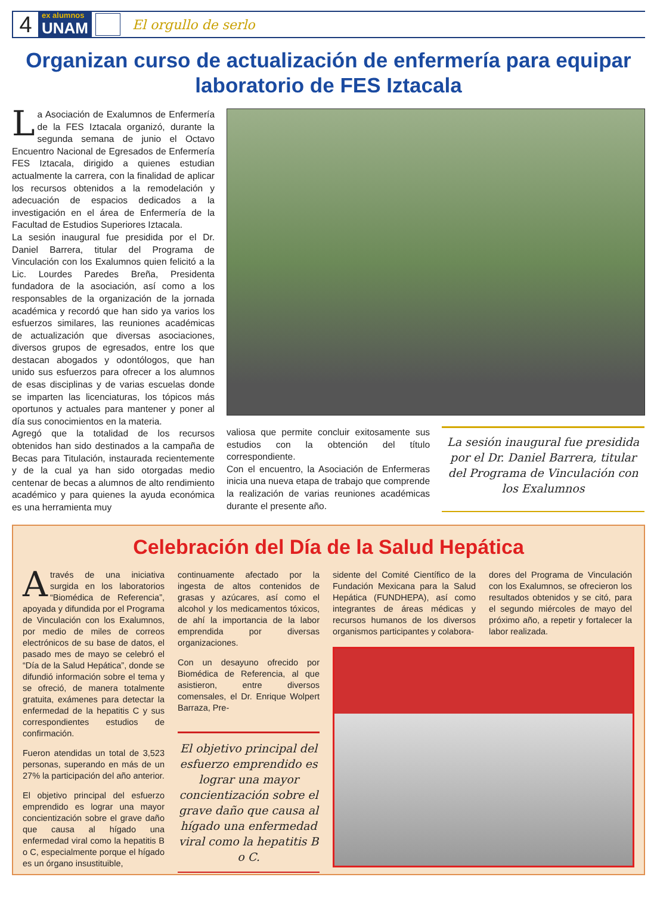4
ex alumnos
UNAM
El orgullo de serlo
Organizan curso de actualización de enfermería para equipar laboratorio de FES Iztacala
La Asociación de Exalumnos de Enfermería de la FES Iztacala organizó, durante la segunda semana de junio el Octavo Encuentro Nacional de Egresados de Enfermería FES Iztacala, dirigido a quienes estudian actualmente la carrera, con la finalidad de aplicar los recursos obtenidos a la remodelación y adecuación de espacios dedicados a la investigación en el área de Enfermería de la Facultad de Estudios Superiores Iztacala.
La sesión inaugural fue presidida por el Dr. Daniel Barrera, titular del Programa de Vinculación con los Exalumnos quien felicitó a la Lic. Lourdes Paredes Breña, Presidenta fundadora de la asociación, así como a los responsables de la organización de la jornada académica y recordó que han sido ya varios los esfuerzos similares, las reuniones académicas de actualización que diversas asociaciones, diversos grupos de egresados, entre los que destacan abogados y odontólogos, que han unido sus esfuerzos para ofrecer a los alumnos de esas disciplinas y de varias escuelas donde se imparten las licenciaturas, los tópicos más oportunos y actuales para mantener y poner al día sus conocimientos en la materia.
Agregó que la totalidad de los recursos obtenidos han sido destinados a la campaña de Becas para Titulación, instaurada recientemente y de la cual ya han sido otorgadas medio centenar de becas a alumnos de alto rendimiento académico y para quienes la ayuda económica es una herramienta muy
valiosa que permite concluir exitosamente sus estudios con la obtención del título correspondiente.
Con el encuentro, la Asociación de Enfermeras inicia una nueva etapa de trabajo que comprende la realización de varias reuniones académicas durante el presente año.
La sesión inaugural fue presidida por el Dr. Daniel Barrera, titular del Programa de Vinculación con los Exalumnos
Celebración del Día de la Salud Hepática
A través de una iniciativa surgida en los laboratorios “Biomédica de Referencia”, apoyada y difundida por el Programa de Vinculación con los Exalumnos, por medio de miles de correos electrónicos de su base de datos, el pasado mes de mayo se celebró el “Día de la Salud Hepática”, donde se difundió información sobre el tema y se ofreció, de manera totalmente gratuita, exámenes para detectar la enfermedad de la hepatitis C y sus correspondientes estudios de confirmación.
Fueron atendidas un total de 3,523 personas, superando en más de un 27% la participación del año anterior.
El objetivo principal del esfuerzo emprendido es lograr una mayor concientización sobre el grave daño que causa al hígado una enfermedad viral como la hepatitis B o C, especialmente porque el hígado es un órgano insustituible,
continuamente afectado por la ingesta de altos contenidos de grasas y azúcares, así como el alcohol y los medicamentos tóxicos, de ahí la importancia de la labor emprendida por diversas organizaciones.
Con un desayuno ofrecido por Biomédica de Referencia, al que asistieron, entre diversos comensales, el Dr. Enrique Wolpert Barraza, Pre-
El objetivo principal del esfuerzo emprendido es lograr una mayor concientización sobre el grave daño que causa al hígado una enfermedad viral como la hepatitis B o C.
sidente del Comité Científico de la Fundación Mexicana para la Salud Hepática (FUNDHEPA), así como integrantes de áreas médicas y recursos humanos de los diversos organismos participantes y colabora-
dores del Programa de Vinculación con los Exalumnos, se ofrecieron los resultados obtenidos y se citó, para el segundo miércoles de mayo del próximo año, a repetir y fortalecer la labor realizada.